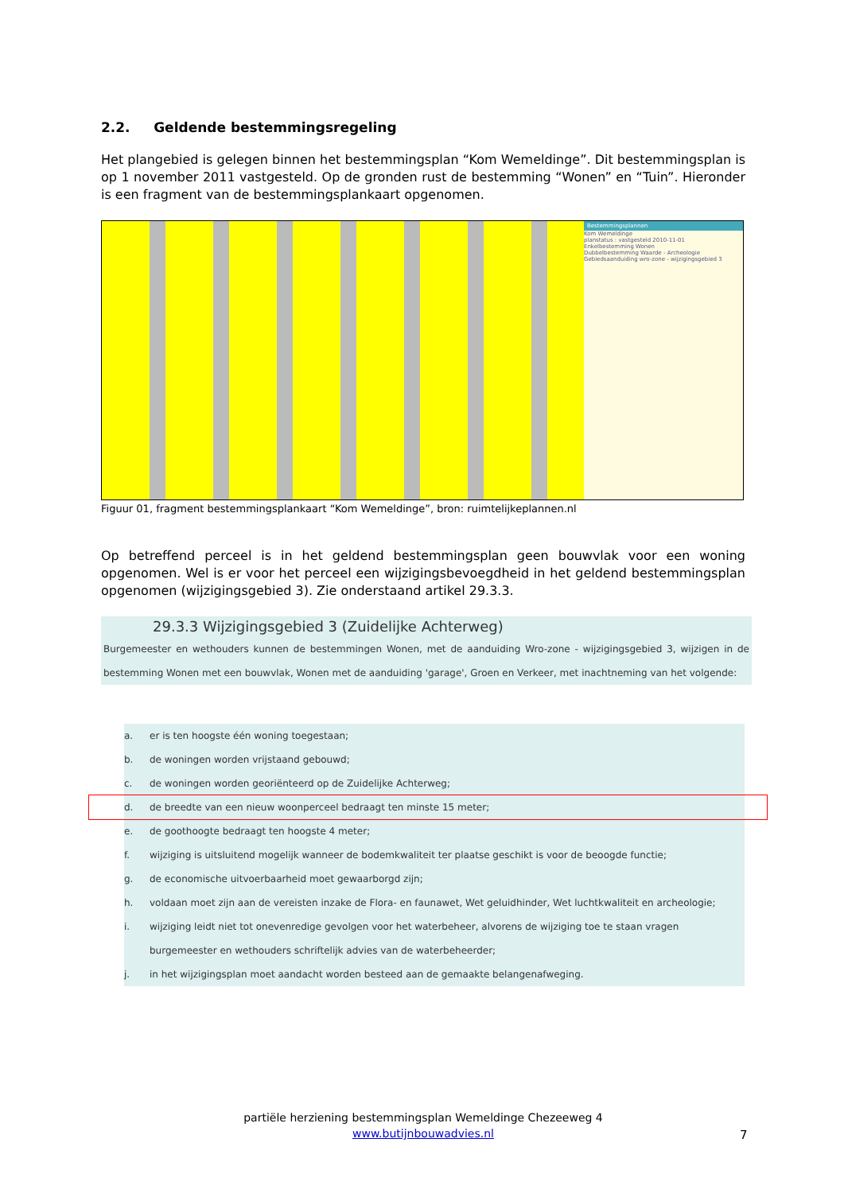2.2. Geldende bestemmingsregeling
Het plangebied is gelegen binnen het bestemmingsplan “Kom Wemeldinge”. Dit bestemmingsplan is op 1 november 2011 vastgesteld. Op de gronden rust de bestemming “Wonen” en “Tuin”. Hieronder is een fragment van de bestemmingsplankaart opgenomen.
Bestemmingsplannen
Kom Wemeldinge
planstatus : vastgesteld 2010-11-01
Enkelbestemming Wonen
Dubbelbestemming Waarde - Archeologie
Gebiedsaanduiding wro-zone - wijzigingsgebied 3
Figuur 01, fragment bestemmingsplankaart “Kom Wemeldinge”, bron: ruimtelijkeplannen.nl
Op betreffend perceel is in het geldend bestemmingsplan geen bouwvlak voor een woning opgenomen. Wel is er voor het perceel een wijzigingsbevoegdheid in het geldend bestemmingsplan opgenomen (wijzigingsgebied 3). Zie onderstaand artikel 29.3.3.
29.3.3 Wijzigingsgebied 3 (Zuidelijke Achterweg)
Burgemeester en wethouders kunnen de bestemmingen Wonen, met de aanduiding Wro-zone - wijzigingsgebied 3, wijzigen in de bestemming Wonen met een bouwvlak, Wonen met de aanduiding 'garage', Groen en Verkeer, met inachtneming van het volgende:
a. er is ten hoogste één woning toegestaan;
b. de woningen worden vrijstaand gebouwd;
c. de woningen worden georiënteerd op de Zuidelijke Achterweg;
d. de breedte van een nieuw woonperceel bedraagt ten minste 15 meter;
e. de goothoogte bedraagt ten hoogste 4 meter;
f. wijziging is uitsluitend mogelijk wanneer de bodemkwaliteit ter plaatse geschikt is voor de beoogde functie;
g. de economische uitvoerbaarheid moet gewaarborgd zijn;
h. voldaan moet zijn aan de vereisten inzake de Flora- en faunawet, Wet geluidhinder, Wet luchtkwaliteit en archeologie;
i. wijziging leidt niet tot onevenredige gevolgen voor het waterbeheer, alvorens de wijziging toe te staan vragen burgemeester en wethouders schriftelijk advies van de waterbeheerder;
j. in het wijzigingsplan moet aandacht worden besteed aan de gemaakte belangenafweging.
partiële herziening bestemmingsplan Wemeldinge Chezeeweg 4
www.butijnbouwadvies.nl
7